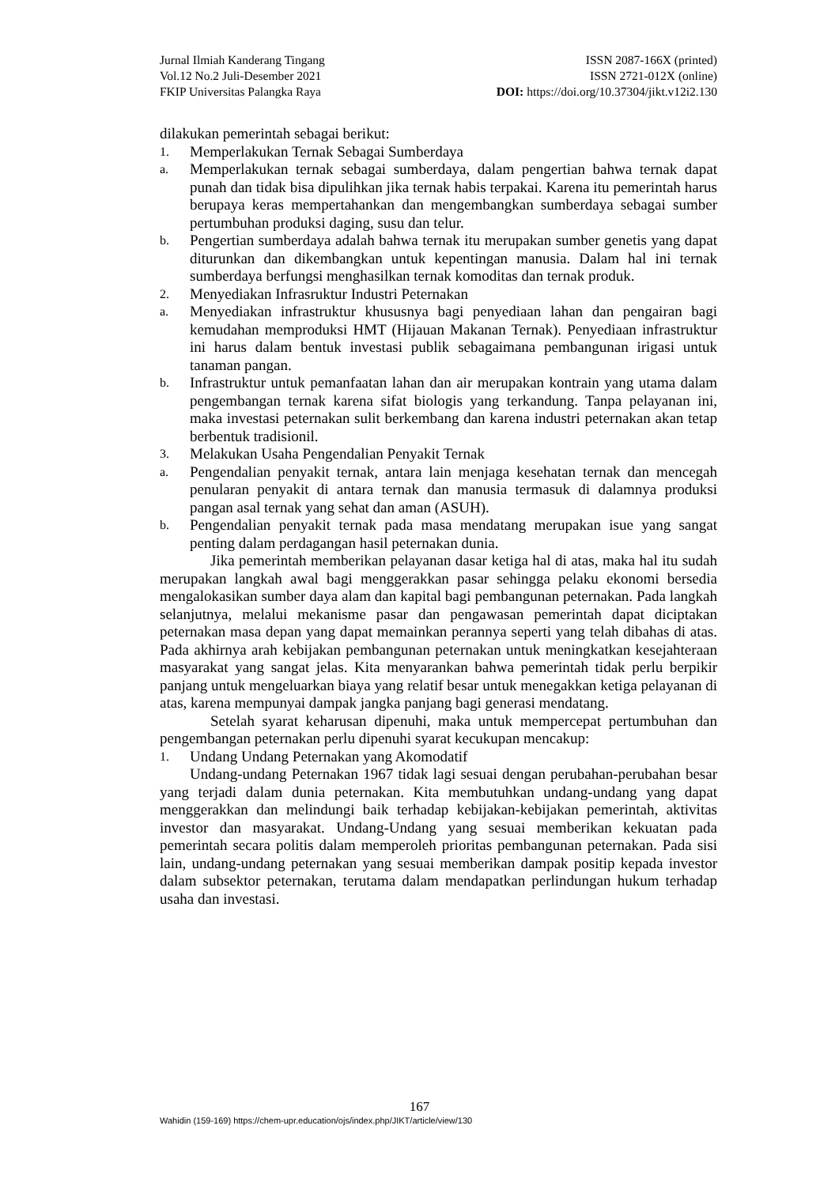Jurnal Ilmiah Kanderang Tingang ISSN 2087-166X (printed)
Vol.12 No.2 Juli-Desember 2021 ISSN 2721-012X (online)
FKIP Universitas Palangka Raya DOI: https://doi.org/10.37304/jikt.v12i2.130
dilakukan pemerintah sebagai berikut:
1. Memperlakukan Ternak Sebagai Sumberdaya
a. Memperlakukan ternak sebagai sumberdaya, dalam pengertian bahwa ternak dapat punah dan tidak bisa dipulihkan jika ternak habis terpakai. Karena itu pemerintah harus berupaya keras mempertahankan dan mengembangkan sumberdaya sebagai sumber pertumbuhan produksi daging, susu dan telur.
b. Pengertian sumberdaya adalah bahwa ternak itu merupakan sumber genetis yang dapat diturunkan dan dikembangkan untuk kepentingan manusia. Dalam hal ini ternak sumberdaya berfungsi menghasilkan ternak komoditas dan ternak produk.
2. Menyediakan Infrasruktur Industri Peternakan
a. Menyediakan infrastruktur khususnya bagi penyediaan lahan dan pengairan bagi kemudahan memproduksi HMT (Hijauan Makanan Ternak). Penyediaan infrastruktur ini harus dalam bentuk investasi publik sebagaimana pembangunan irigasi untuk tanaman pangan.
b. Infrastruktur untuk pemanfaatan lahan dan air merupakan kontrain yang utama dalam pengembangan ternak karena sifat biologis yang terkandung. Tanpa pelayanan ini, maka investasi peternakan sulit berkembang dan karena industri peternakan akan tetap berbentuk tradisionil.
3. Melakukan Usaha Pengendalian Penyakit Ternak
a. Pengendalian penyakit ternak, antara lain menjaga kesehatan ternak dan mencegah penularan penyakit di antara ternak dan manusia termasuk di dalamnya produksi pangan asal ternak yang sehat dan aman (ASUH).
b. Pengendalian penyakit ternak pada masa mendatang merupakan isue yang sangat penting dalam perdagangan hasil peternakan dunia.
Jika pemerintah memberikan pelayanan dasar ketiga hal di atas, maka hal itu sudah merupakan langkah awal bagi menggerakkan pasar sehingga pelaku ekonomi bersedia mengalokasikan sumber daya alam dan kapital bagi pembangunan peternakan. Pada langkah selanjutnya, melalui mekanisme pasar dan pengawasan pemerintah dapat diciptakan peternakan masa depan yang dapat memainkan perannya seperti yang telah dibahas di atas. Pada akhirnya arah kebijakan pembangunan peternakan untuk meningkatkan kesejahteraan masyarakat yang sangat jelas. Kita menyarankan bahwa pemerintah tidak perlu berpikir panjang untuk mengeluarkan biaya yang relatif besar untuk menegakkan ketiga pelayanan di atas, karena mempunyai dampak jangka panjang bagi generasi mendatang.
Setelah syarat keharusan dipenuhi, maka untuk mempercepat pertumbuhan dan pengembangan peternakan perlu dipenuhi syarat kecukupan mencakup:
1. Undang Undang Peternakan yang Akomodatif
Undang-undang Peternakan 1967 tidak lagi sesuai dengan perubahan-perubahan besar yang terjadi dalam dunia peternakan. Kita membutuhkan undang-undang yang dapat menggerakkan dan melindungi baik terhadap kebijakan-kebijakan pemerintah, aktivitas investor dan masyarakat. Undang-Undang yang sesuai memberikan kekuatan pada pemerintah secara politis dalam memperoleh prioritas pembangunan peternakan. Pada sisi lain, undang-undang peternakan yang sesuai memberikan dampak positip kepada investor dalam subsektor peternakan, terutama dalam mendapatkan perlindungan hukum terhadap usaha dan investasi.
167
Wahidin (159-169) https://chem-upr.education/ojs/index.php/JIKT/article/view/130